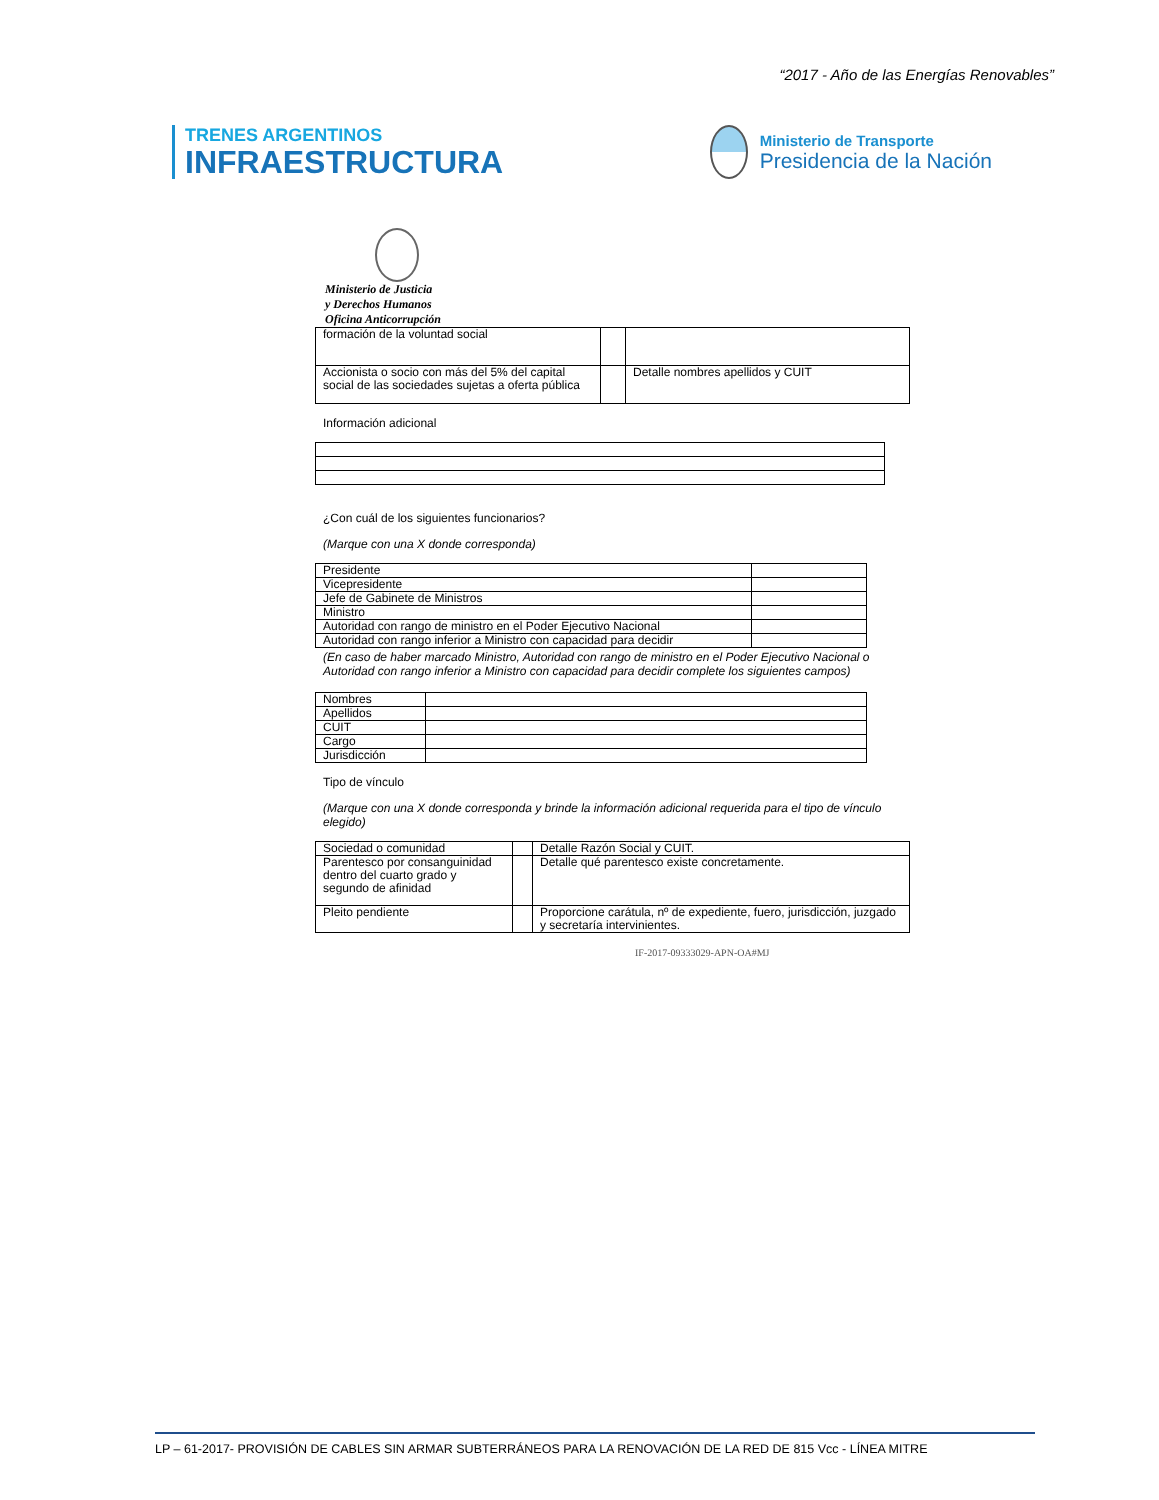“2017 - Año de las Energías Renovables”
TRENES ARGENTINOS
INFRAESTRUCTURA
Ministerio de Transporte
Presidencia de la Nación
Ministerio de Justicia
y Derechos Humanos
Oficina Anticorrupción
| formación de la voluntad social | | |
| Accionista o socio con más del 5% del capital social de las sociedades sujetas a oferta pública | | Detalle nombres apellidos y CUIT |
Información adicional
¿Con cuál de los siguientes funcionarios?
(Marque con una X donde corresponda)
| Presidente | |
| Vicepresidente | |
| Jefe de Gabinete de Ministros | |
| Ministro | |
| Autoridad con rango de ministro en el Poder Ejecutivo Nacional | |
| Autoridad con rango inferior a Ministro con capacidad para decidir | |
(En caso de haber marcado Ministro, Autoridad con rango de ministro en el Poder Ejecutivo Nacional o Autoridad con rango inferior a Ministro con capacidad para decidir complete los siguientes campos)
| Nombres | |
| Apellidos | |
| CUIT | |
| Cargo | |
| Jurisdicción | |
Tipo de vínculo
(Marque con una X donde corresponda y brinde la información adicional requerida para el tipo de vínculo elegido)
| Sociedad o comunidad | | Detalle Razón Social y CUIT. |
| Parentesco por consanguinidad dentro del cuarto grado y segundo de afinidad | | Detalle qué parentesco existe concretamente. |
| Pleito pendiente | | Proporcione carátula, nº de expediente, fuero, jurisdicción, juzgado y secretaría intervinientes. |
IF-2017-09333029-APN-OA#MJ
LP – 61-2017- PROVISIÓN DE CABLES SIN ARMAR SUBTERRÁNEOS PARA LA RENOVACIÓN DE LA RED DE 815 Vcc - LÍNEA MITRE